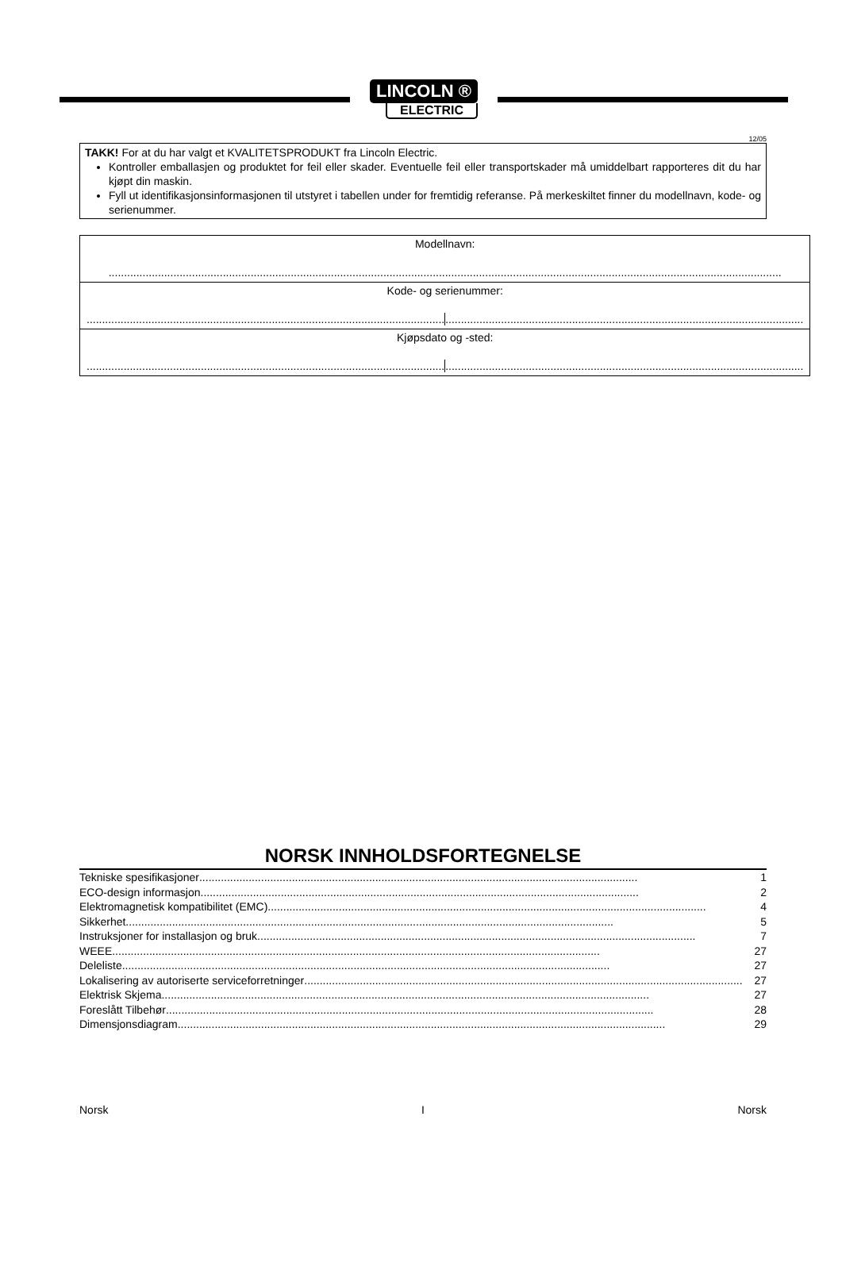LINCOLN ®
ELECTRIC
12/05
TAKK! For at du har valgt et KVALITETSPRODUKT fra Lincoln Electric.
Kontroller emballasjen og produktet for feil eller skader. Eventuelle feil eller transportskader må umiddelbart rapporteres dit du har kjøpt din maskin.
Fyll ut identifikasjonsinformasjonen til utstyret i tabellen under for fremtidig referanse. På merkeskiltet finner du modellnavn, kode- og serienummer.
| Modellnavn: .......................................................................................................................................................................................................................... |
| Kode- og serienummer: .................................................................................................................... .................................................................................................................... |
| Kjøpsdato og -sted: .................................................................................................................... .................................................................................................................... |
NORSK INNHOLDSFORTEGNELSE
Tekniske spesifikasjoner.............................................................................................................................................. 1
ECO-design informasjon.............................................................................................................................................. 2
Elektromagnetisk kompatibilitet (EMC).............................................................................................................................................. 4
Sikkerhet.............................................................................................................................................................. 5
Instruksjoner for installasjon og bruk.............................................................................................................................................. 7
WEEE.............................................................................................................................................................. 27
Deleliste.............................................................................................................................................................. 27
Lokalisering av autoriserte serviceforretninger.............................................................................................................................................. 27
Elektrisk Skjema.............................................................................................................................................................. 27
Foreslått Tilbehør.............................................................................................................................................................. 28
Dimensjonsdiagram.............................................................................................................................................................. 29
Norsk I Norsk